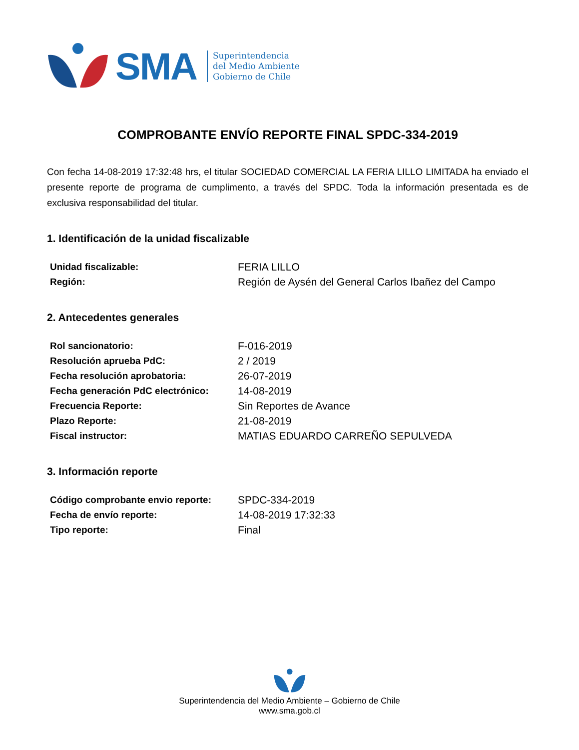SMA
Superintendencia
del Medio Ambiente
Gobierno de Chile
COMPROBANTE ENVÍO REPORTE FINAL SPDC-334-2019
Con fecha 14-08-2019 17:32:48 hrs, el titular SOCIEDAD COMERCIAL LA FERIA LILLO LIMITADA ha enviado el presente reporte de programa de cumplimento, a través del SPDC. Toda la información presentada es de exclusiva responsabilidad del titular.
1. Identificación de la unidad fiscalizable
| Unidad fiscalizable: | FERIA LILLO |
| Región: | Región de Aysén del General Carlos Ibañez del Campo |
2. Antecedentes generales
| Rol sancionatorio: | F-016-2019 |
| Resolución aprueba PdC: | 2 / 2019 |
| Fecha resolución aprobatoria: | 26-07-2019 |
| Fecha generación PdC electrónico: | 14-08-2019 |
| Frecuencia Reporte: | Sin Reportes de Avance |
| Plazo Reporte: | 21-08-2019 |
| Fiscal instructor: | MATIAS EDUARDO CARREÑO SEPULVEDA |
3. Información reporte
| Código comprobante envio reporte: | SPDC-334-2019 |
| Fecha de envío reporte: | 14-08-2019 17:32:33 |
| Tipo reporte: | Final |
Superintendencia del Medio Ambiente – Gobierno de Chile
www.sma.gob.cl